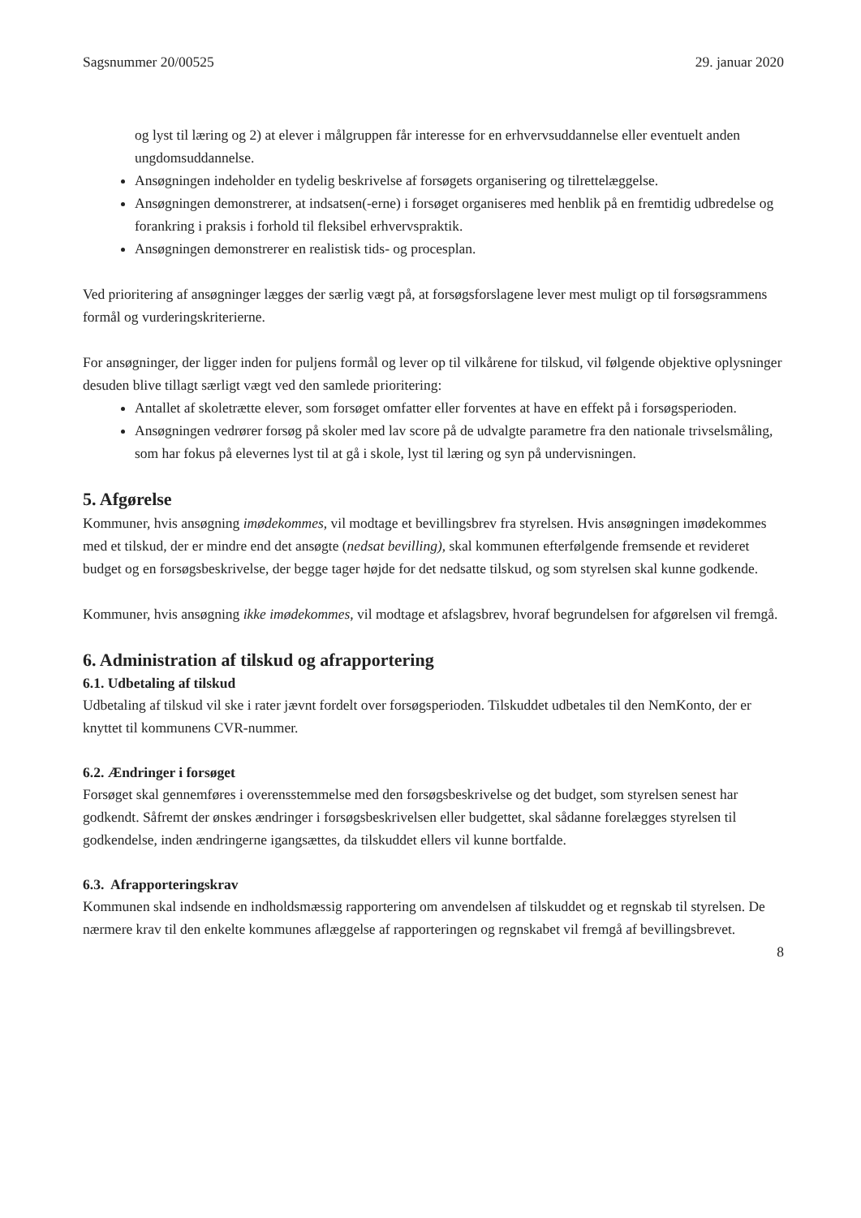Sagsnummer 20/00525 29. januar 2020
og lyst til læring og 2) at elever i målgruppen får interesse for en erhvervsuddannelse eller eventuelt anden ungdomsuddannelse.
Ansøgningen indeholder en tydelig beskrivelse af forsøgets organisering og tilrettelæggelse.
Ansøgningen demonstrerer, at indsatsen(-erne) i forsøget organiseres med henblik på en fremtidig udbredelse og forankring i praksis i forhold til fleksibel erhvervspraktik.
Ansøgningen demonstrerer en realistisk tids- og procesplan.
Ved prioritering af ansøgninger lægges der særlig vægt på, at forsøgsforslagene lever mest muligt op til forsøgsrammens formål og vurderingskriterierne.
For ansøgninger, der ligger inden for puljens formål og lever op til vilkårene for tilskud, vil følgende objektive oplysninger desuden blive tillagt særligt vægt ved den samlede prioritering:
Antallet af skoletrætte elever, som forsøget omfatter eller forventes at have en effekt på i forsøgsperioden.
Ansøgningen vedrører forsøg på skoler med lav score på de udvalgte parametre fra den nationale trivselsmåling, som har fokus på elevernes lyst til at gå i skole, lyst til læring og syn på undervisningen.
5. Afgørelse
Kommuner, hvis ansøgning imødekommes, vil modtage et bevillingsbrev fra styrelsen. Hvis ansøgningen imødekommes med et tilskud, der er mindre end det ansøgte (nedsat bevilling), skal kommunen efterfølgende fremsende et revideret budget og en forsøgsbeskrivelse, der begge tager højde for det nedsatte tilskud, og som styrelsen skal kunne godkende.
Kommuner, hvis ansøgning ikke imødekommes, vil modtage et afslagsbrev, hvoraf begrundelsen for afgørelsen vil fremgå.
6. Administration af tilskud og afrapportering
6.1. Udbetaling af tilskud
Udbetaling af tilskud vil ske i rater jævnt fordelt over forsøgsperioden. Tilskuddet udbetales til den NemKonto, der er knyttet til kommunens CVR-nummer.
6.2. Ændringer i forsøget
Forsøget skal gennemføres i overensstemmelse med den forsøgsbeskrivelse og det budget, som styrelsen senest har godkendt. Såfremt der ønskes ændringer i forsøgsbeskrivelsen eller budgettet, skal sådanne forelægges styrelsen til godkendelse, inden ændringerne igangsættes, da tilskuddet ellers vil kunne bortfalde.
6.3. Afrapporteringskrav
Kommunen skal indsende en indholdsmæssig rapportering om anvendelsen af tilskuddet og et regnskab til styrelsen. De nærmere krav til den enkelte kommunes aflæggelse af rapporteringen og regnskabet vil fremgå af bevillingsbrevet.
8